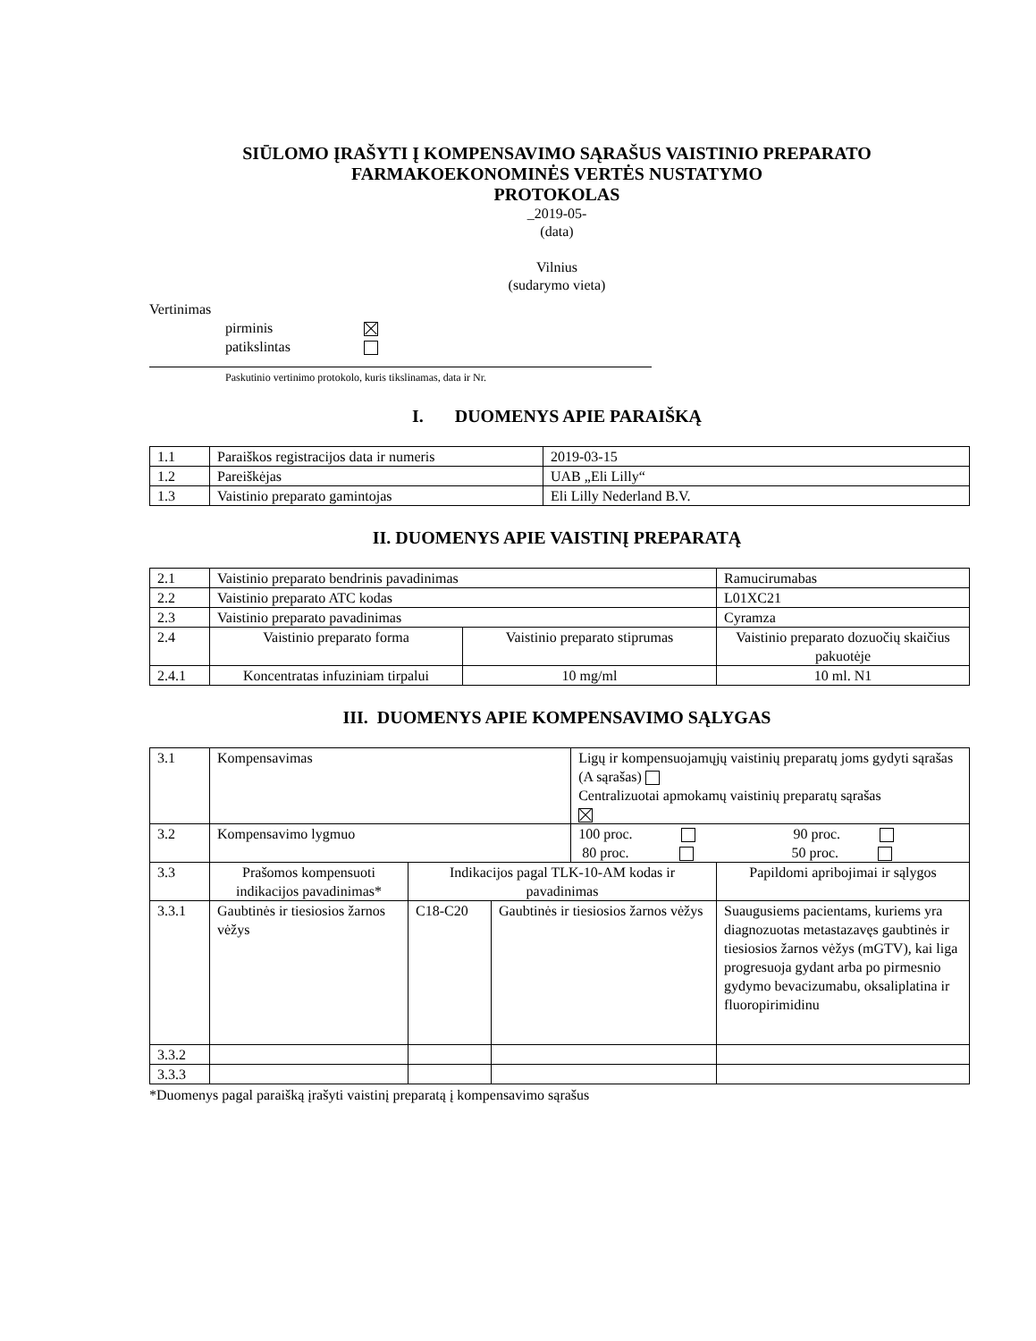SIŪLOMO ĮRAŠYTI Į KOMPENSAVIMO SĄRAŠUS VAISTINIO PREPARATO
FARMAKOEKONOMINĖS VERTĖS NUSTATYMO
PROTOKOLAS
_2019-05-
(data)
Vilnius
(sudarymo vieta)
Vertinimas
pirminis
patikslintas
Paskutinio vertinimo protokolo, kuris tikslinamas, data ir Nr.
I. DUOMENYS APIE PARAIŠKĄ
| 1.1 | Paraiškos registracijos data ir numeris | 2019-03-15 |
| 1.2 | Pareiškėjas | UAB „Eli Lilly“ |
| 1.3 | Vaistinio preparato gamintojas | Eli Lilly Nederland B.V. |
II. DUOMENYS APIE VAISTINĮ PREPARATĄ
| 2.1 | Vaistinio preparato bendrinis pavadinimas | | Ramucirumabas | |
| 2.2 | Vaistinio preparato ATC kodas | | L01XC21 | |
| 2.3 | Vaistinio preparato pavadinimas | | Cyramza | |
| 2.4 | Vaistinio preparato forma | Vaistinio preparato stiprumas | | Vaistinio preparato dozuočių skaičius pakuotėje |
| 2.4.1 | Koncentratas infuziniam tirpalui | 10 mg/ml | | 10 ml. N1 |
III. DUOMENYS APIE KOMPENSAVIMO SĄLYGAS
| 3.1 | Kompensavimas | | | Ligų ir kompensuojamųjų vaistinių preparatų joms gydyti sąrašas (A sąrašas) Centralizuotai apmokamų vaistinių preparatų sąrašas | |
| 3.2 | Kompensavimo lygmuo | | | 100 proc. 90 proc. 80 proc. 50 proc. | |
| 3.3 | Prašomos kompensuoti indikacijos pavadinimas* | Indikacijos pagal TLK-10-AM kodas ir pavadinimas | | | Papildomi apribojimai ir sąlygos |
| 3.3.1 | Gaubtinės ir tiesiosios žarnos vėžys | C18-C20 | Gaubtinės ir tiesiosios žarnos vėžys | | Suaugusiems pacientams, kuriems yra diagnozuotas metastazavęs gaubtinės ir tiesiosios žarnos vėžys (mGTV), kai liga progresuoja gydant arba po pirmesnio gydymo bevacizumabu, oksaliplatina ir fluoropirimidinu |
| 3.3.2 | | | | | |
| 3.3.3 | | | | | |
*Duomenys pagal paraišką įrašyti vaistinį preparatą į kompensavimo sąrašus